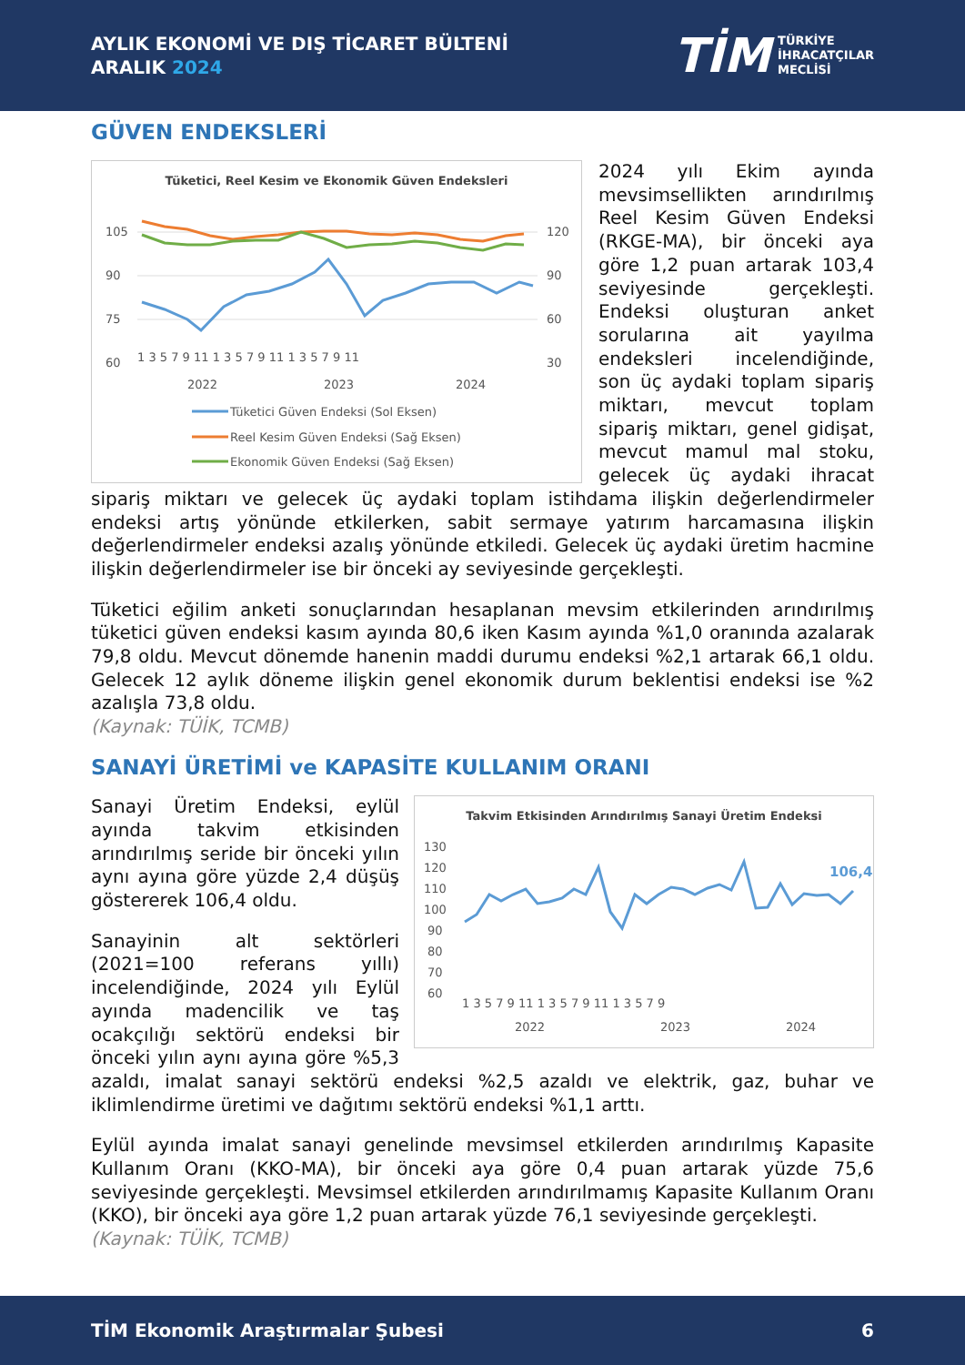AYLIK EKONOMİ VE DIŞ TİCARET BÜLTENİ
ARALIK 2024
TİM TÜRKİYE
İHRACATÇILAR
MECLİSİ
GÜVEN ENDEKSLERİ
Tüketici, Reel Kesim ve Ekonomik Güven Endeksleri
105
90
75
60
120
90
60
30
1 3 5 7 9 11 1 3 5 7 9 11 1 3 5 7 9 11
2022
2023
2024
Tüketici Güven Endeksi (Sol Eksen)
Reel Kesim Güven Endeksi (Sağ Eksen)
Ekonomik Güven Endeksi (Sağ Eksen)
2024 yılı Ekim ayında mevsimsellikten arındırılmış Reel Kesim Güven Endeksi (RKGE-MA), bir önceki aya göre 1,2 puan artarak 103,4 seviyesinde gerçekleşti. Endeksi oluşturan anket sorularına ait yayılma endeksleri incelendiğinde, son üç aydaki toplam sipariş miktarı, mevcut toplam sipariş miktarı, genel gidişat, mevcut mamul mal stoku, gelecek üç aydaki ihracat sipariş miktarı ve gelecek üç aydaki toplam istihdama ilişkin değerlendirmeler endeksi artış yönünde etkilerken, sabit sermaye yatırım harcamasına ilişkin değerlendirmeler endeksi azalış yönünde etkiledi. Gelecek üç aydaki üretim hacmine ilişkin değerlendirmeler ise bir önceki ay seviyesinde gerçekleşti.
Tüketici eğilim anketi sonuçlarından hesaplanan mevsim etkilerinden arındırılmış tüketici güven endeksi kasım ayında 80,6 iken Kasım ayında %1,0 oranında azalarak 79,8 oldu. Mevcut dönemde hanenin maddi durumu endeksi %2,1 artarak 66,1 oldu. Gelecek 12 aylık döneme ilişkin genel ekonomik durum beklentisi endeksi ise %2 azalışla 73,8 oldu.
(Kaynak: TÜİK, TCMB)
SANAYİ ÜRETİMİ ve KAPASİTE KULLANIM ORANI
Takvim Etkisinden Arındırılmış Sanayi Üretim Endeksi
130
120
110
100
90
80
70
60
106,4
1 3 5 7 9 11 1 3 5 7 9 11 1 3 5 7 9
2022
2023
2024
Sanayi Üretim Endeksi, eylül ayında takvim etkisinden arındırılmış seride bir önceki yılın aynı ayına göre yüzde 2,4 düşüş göstererek 106,4 oldu.
Sanayinin alt sektörleri (2021=100 referans yıllı) incelendiğinde, 2024 yılı Eylül ayında madencilik ve taş ocakçılığı sektörü endeksi bir önceki yılın aynı ayına göre %5,3 azaldı, imalat sanayi sektörü endeksi %2,5 azaldı ve elektrik, gaz, buhar ve iklimlendirme üretimi ve dağıtımı sektörü endeksi %1,1 arttı.
Eylül ayında imalat sanayi genelinde mevsimsel etkilerden arındırılmış Kapasite Kullanım Oranı (KKO-MA), bir önceki aya göre 0,4 puan artarak yüzde 75,6 seviyesinde gerçekleşti. Mevsimsel etkilerden arındırılmamış Kapasite Kullanım Oranı (KKO), bir önceki aya göre 1,2 puan artarak yüzde 76,1 seviyesinde gerçekleşti.
(Kaynak: TÜİK, TCMB)
TİM Ekonomik Araştırmalar Şubesi 6